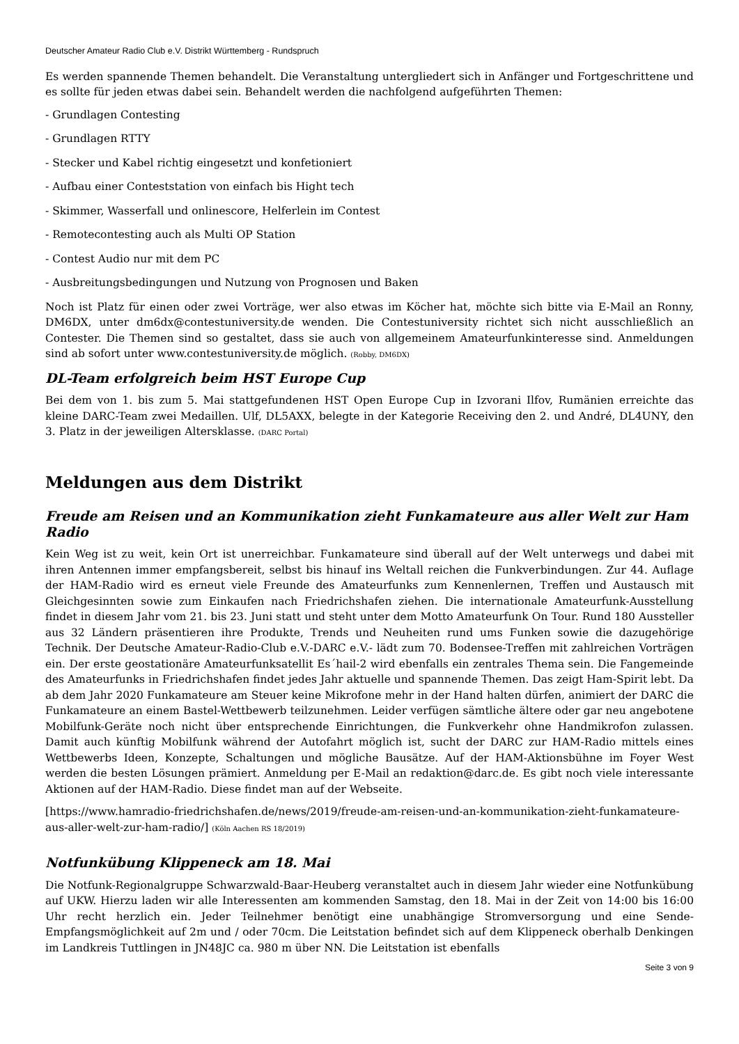Deutscher Amateur Radio Club e.V. Distrikt Württemberg - Rundspruch
Es werden spannende Themen behandelt. Die Veranstaltung untergliedert sich in Anfänger und Fortgeschrittene und es sollte für jeden etwas dabei sein. Behandelt werden die nachfolgend aufgeführten Themen:
- Grundlagen Contesting
- Grundlagen RTTY
- Stecker und Kabel richtig eingesetzt und konfetioniert
- Aufbau einer Conteststation von einfach bis Hight tech
- Skimmer, Wasserfall und onlinescore, Helferlein im Contest
- Remotecontesting auch als Multi OP Station
- Contest Audio nur mit dem PC
- Ausbreitungsbedingungen und Nutzung von Prognosen und Baken
Noch ist Platz für einen oder zwei Vorträge, wer also etwas im Köcher hat, möchte sich bitte via E-Mail an Ronny, DM6DX, unter dm6dx@contestuniversity.de wenden. Die Contestuniversity richtet sich nicht ausschließlich an Contester. Die Themen sind so gestaltet, dass sie auch von allgemeinem Amateurfunkinteresse sind. Anmeldungen sind ab sofort unter www.contestuniversity.de möglich. (Robby, DM6DX)
DL-Team erfolgreich beim HST Europe Cup
Bei dem von 1. bis zum 5. Mai stattgefundenen HST Open Europe Cup in Izvorani Ilfov, Rumänien erreichte das kleine DARC-Team zwei Medaillen. Ulf, DL5AXX, belegte in der Kategorie Receiving den 2. und André, DL4UNY, den 3. Platz in der jeweiligen Altersklasse. (DARC Portal)
Meldungen aus dem Distrikt
Freude am Reisen und an Kommunikation zieht Funkamateure aus aller Welt zur Ham Radio
Kein Weg ist zu weit, kein Ort ist unerreichbar. Funkamateure sind überall auf der Welt unterwegs und dabei mit ihren Antennen immer empfangsbereit, selbst bis hinauf ins Weltall reichen die Funkverbindungen. Zur 44. Auflage der HAM-Radio wird es erneut viele Freunde des Amateurfunks zum Kennenlernen, Treffen und Austausch mit Gleichgesinnten sowie zum Einkaufen nach Friedrichshafen ziehen. Die internationale Amateurfunk-Ausstellung findet in diesem Jahr vom 21. bis 23. Juni statt und steht unter dem Motto Amateurfunk On Tour. Rund 180 Aussteller aus 32 Ländern präsentieren ihre Produkte, Trends und Neuheiten rund ums Funken sowie die dazugehörige Technik. Der Deutsche Amateur-Radio-Club e.V.-DARC e.V.- lädt zum 70. Bodensee-Treffen mit zahlreichen Vorträgen ein. Der erste geostationäre Amateurfunksatellit Es´hail-2 wird ebenfalls ein zentrales Thema sein. Die Fangemeinde des Amateurfunks in Friedrichshafen findet jedes Jahr aktuelle und spannende Themen. Das zeigt Ham-Spirit lebt. Da ab dem Jahr 2020 Funkamateure am Steuer keine Mikrofone mehr in der Hand halten dürfen, animiert der DARC die Funkamateure an einem Bastel-Wettbewerb teilzunehmen. Leider verfügen sämtliche ältere oder gar neu angebotene Mobilfunk-Geräte noch nicht über entsprechende Einrichtungen, die Funkverkehr ohne Handmikrofon zulassen. Damit auch künftig Mobilfunk während der Autofahrt möglich ist, sucht der DARC zur HAM-Radio mittels eines Wettbewerbs Ideen, Konzepte, Schaltungen und mögliche Bausätze. Auf der HAM-Aktionsbühne im Foyer West werden die besten Lösungen prämiert. Anmeldung per E-Mail an redaktion@darc.de. Es gibt noch viele interessante Aktionen auf der HAM-Radio. Diese findet man auf der Webseite.
[https://www.hamradio-friedrichshafen.de/news/2019/freude-am-reisen-und-an-kommunikation-zieht-funkamateure-aus-aller-welt-zur-ham-radio/] (Köln Aachen RS 18/2019)
Notfunkübung Klippeneck am 18. Mai
Die Notfunk-Regionalgruppe Schwarzwald-Baar-Heuberg veranstaltet auch in diesem Jahr wieder eine Notfunkübung auf UKW. Hierzu laden wir alle Interessenten am kommenden Samstag, den 18. Mai in der Zeit von 14:00 bis 16:00 Uhr recht herzlich ein. Jeder Teilnehmer benötigt eine unabhängige Stromversorgung und eine Sende-Empfangsmöglichkeit auf 2m und / oder 70cm. Die Leitstation befindet sich auf dem Klippeneck oberhalb Denkingen im Landkreis Tuttlingen in JN48JC ca. 980 m über NN. Die Leitstation ist ebenfalls
Seite 3 von 9